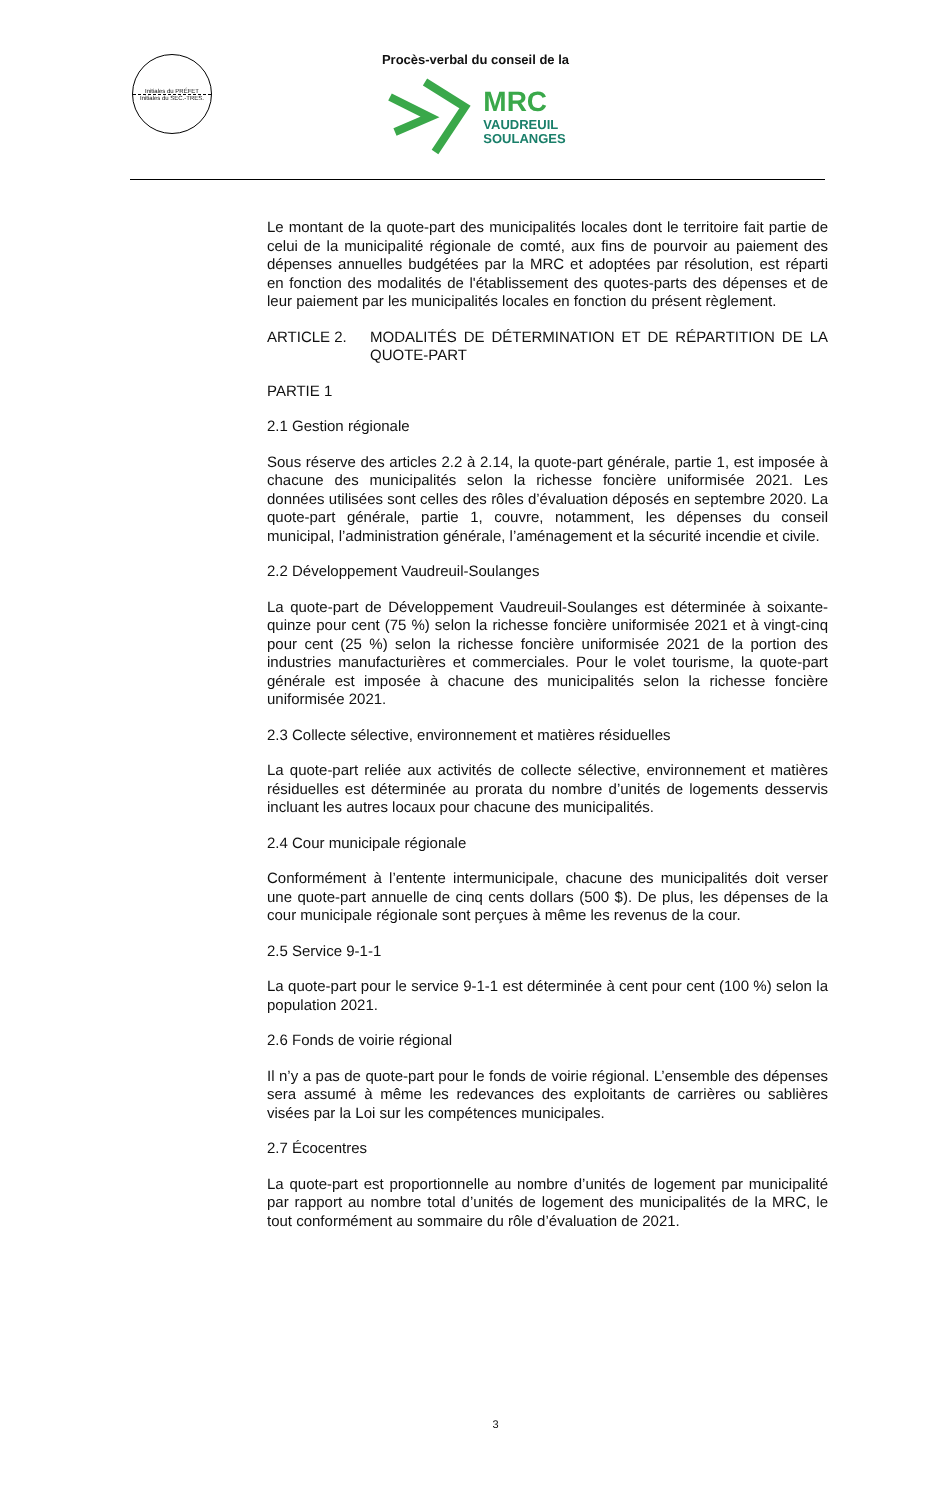Initiales du PRÉFET
Initiales du SEC.-TRES.
Procès-verbal du conseil de la
MRC
VAUDREUIL
SOULANGES
Le montant de la quote-part des municipalités locales dont le territoire fait partie de celui de la municipalité régionale de comté, aux fins de pourvoir au paiement des dépenses annuelles budgétées par la MRC et adoptées par résolution, est réparti en fonction des modalités de l'établissement des quotes-parts des dépenses et de leur paiement par les municipalités locales en fonction du présent règlement.
ARTICLE 2. MODALITÉS DE DÉTERMINATION ET DE RÉPARTITION DE LA QUOTE-PART
PARTIE 1
2.1 Gestion régionale
Sous réserve des articles 2.2 à 2.14, la quote-part générale, partie 1, est imposée à chacune des municipalités selon la richesse foncière uniformisée 2021. Les données utilisées sont celles des rôles d’évaluation déposés en septembre 2020. La quote-part générale, partie 1, couvre, notamment, les dépenses du conseil municipal, l’administration générale, l’aménagement et la sécurité incendie et civile.
2.2 Développement Vaudreuil-Soulanges
La quote-part de Développement Vaudreuil-Soulanges est déterminée à soixante-quinze pour cent (75 %) selon la richesse foncière uniformisée 2021 et à vingt-cinq pour cent (25 %) selon la richesse foncière uniformisée 2021 de la portion des industries manufacturières et commerciales. Pour le volet tourisme, la quote-part générale est imposée à chacune des municipalités selon la richesse foncière uniformisée 2021.
2.3 Collecte sélective, environnement et matières résiduelles
La quote-part reliée aux activités de collecte sélective, environnement et matières résiduelles est déterminée au prorata du nombre d’unités de logements desservis incluant les autres locaux pour chacune des municipalités.
2.4 Cour municipale régionale
Conformément à l’entente intermunicipale, chacune des municipalités doit verser une quote-part annuelle de cinq cents dollars (500 $). De plus, les dépenses de la cour municipale régionale sont perçues à même les revenus de la cour.
2.5 Service 9-1-1
La quote-part pour le service 9-1-1 est déterminée à cent pour cent (100 %) selon la population 2021.
2.6 Fonds de voirie régional
Il n’y a pas de quote-part pour le fonds de voirie régional. L’ensemble des dépenses sera assumé à même les redevances des exploitants de carrières ou sablières visées par la Loi sur les compétences municipales.
2.7 Écocentres
La quote-part est proportionnelle au nombre d’unités de logement par municipalité par rapport au nombre total d’unités de logement des municipalités de la MRC, le tout conformément au sommaire du rôle d’évaluation de 2021.
3